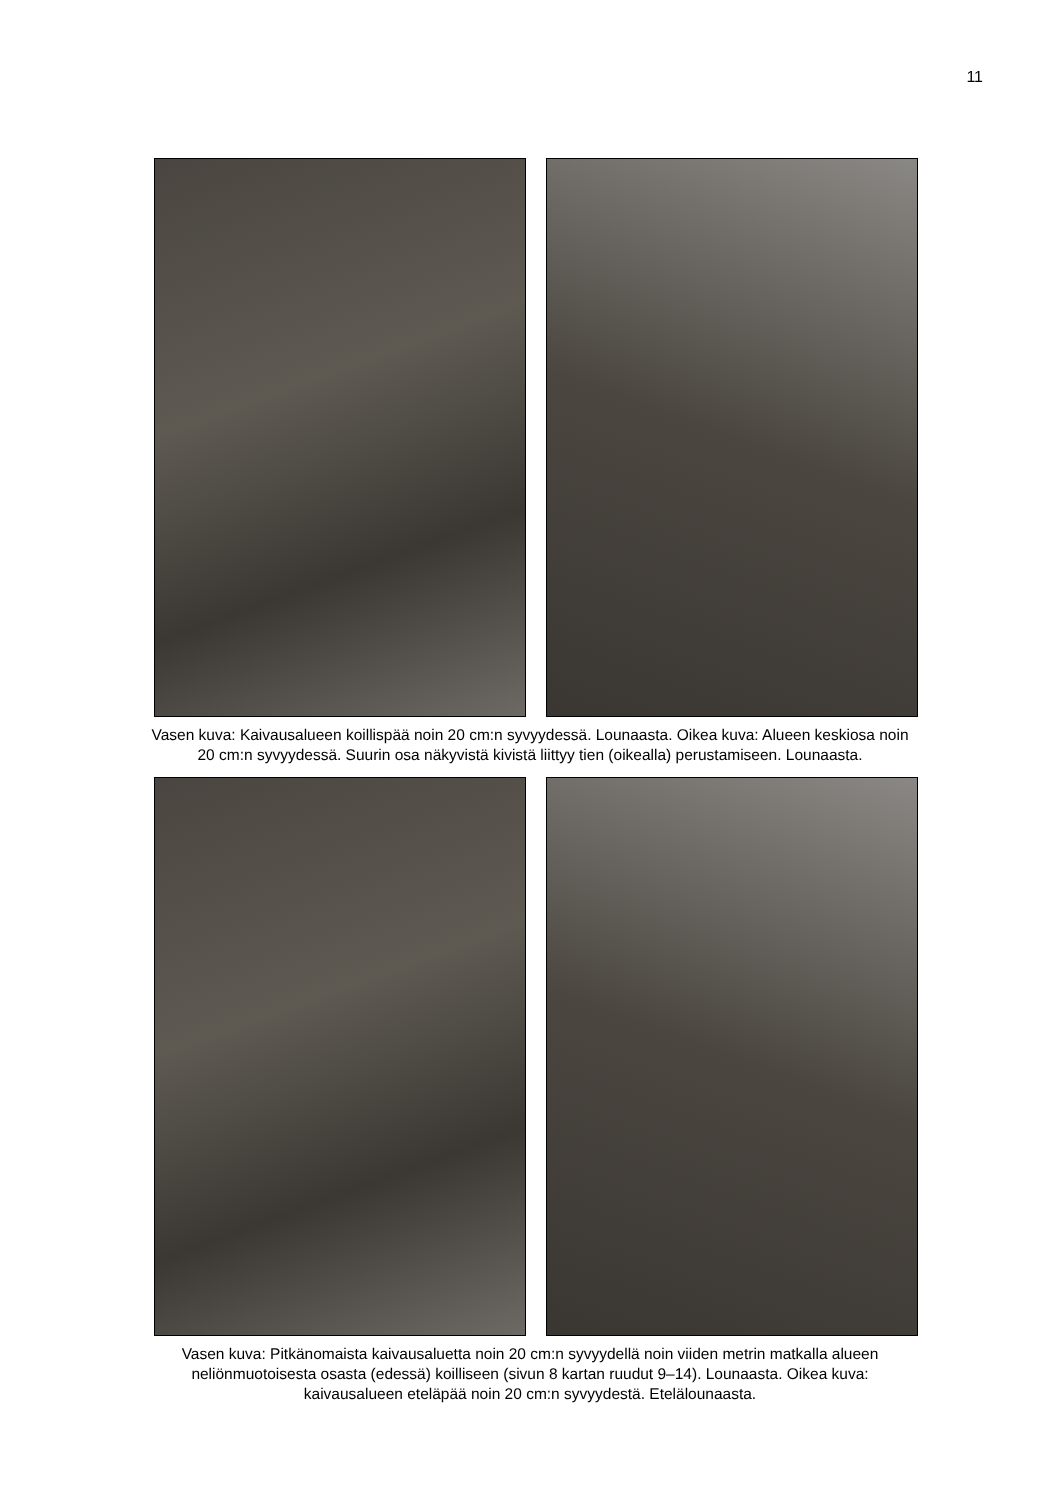11
Vasen kuva: Kaivausalueen koillispää noin 20 cm:n syvyydessä. Lounaasta. Oikea kuva: Alueen keskiosa noin 20 cm:n syvyydessä. Suurin osa näkyvistä kivistä liittyy tien (oikealla) perustami­seen. Lounaasta.
Vasen kuva: Pitkänomaista kaivausaluetta noin 20 cm:n syvyydellä noin viiden metrin matkalla alueen neliönmuotoisesta osasta (edessä) koilliseen (sivun 8 kartan ruudut 9–14). Lounaasta. Oikea kuva: kaivausalueen eteläpää noin 20 cm:n syvyydestä. Etelälounaasta.